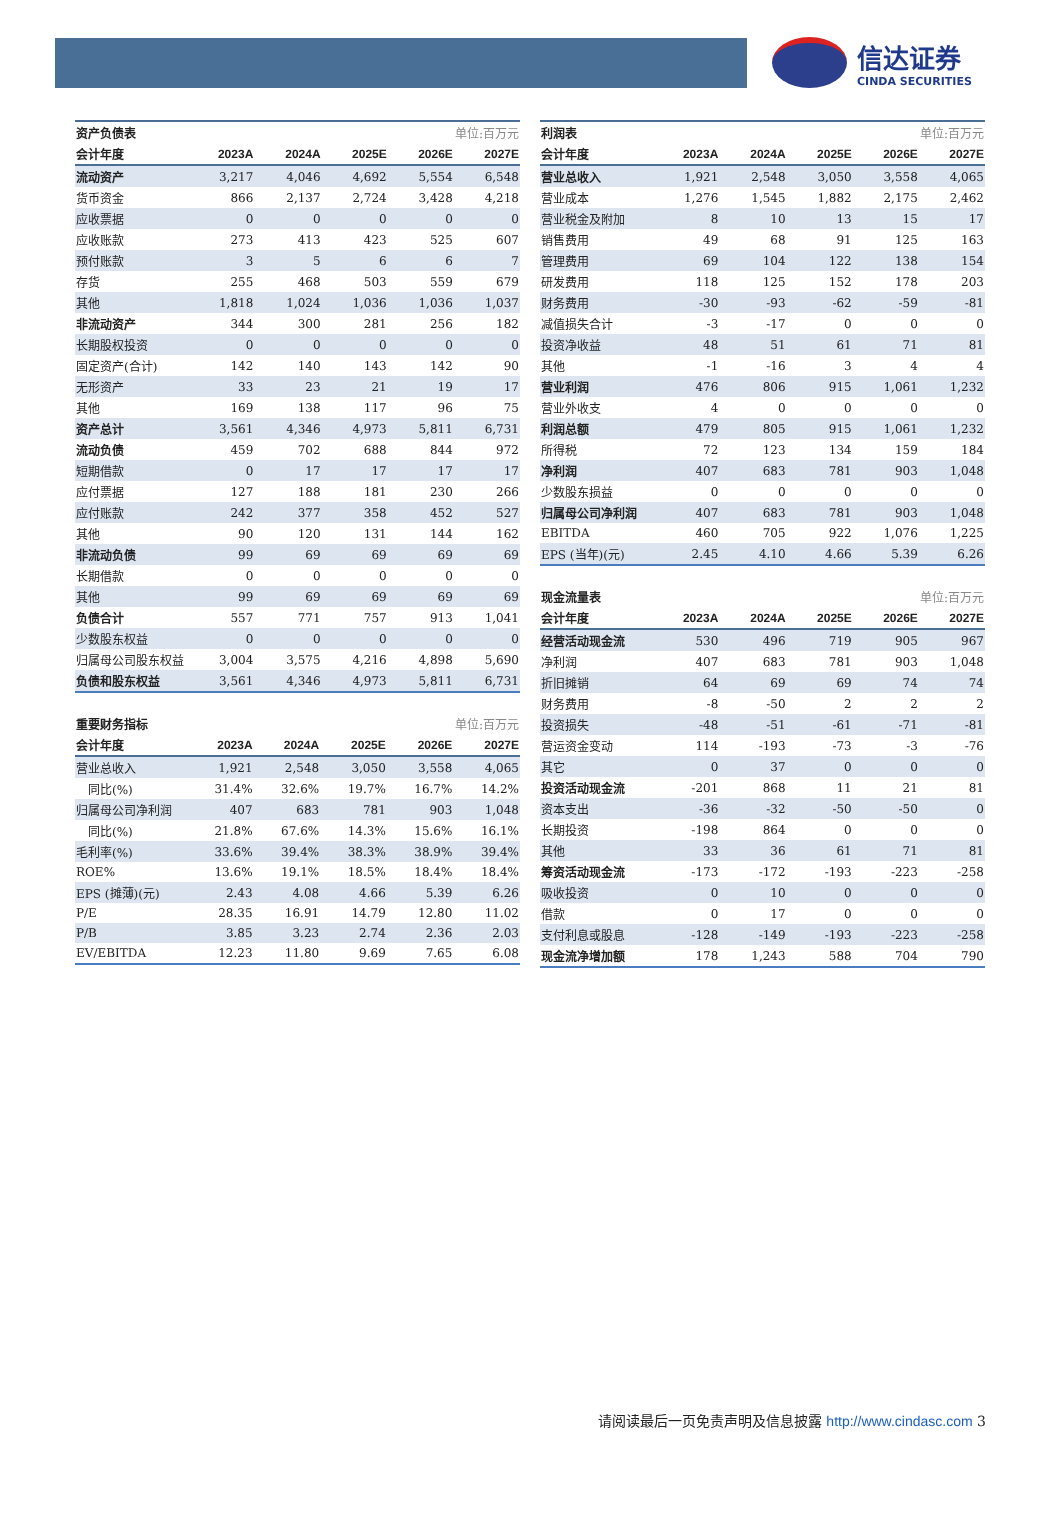信达证券
CINDA SECURITIES
| 资产负债表 | | | | 单位:百万元 | |
| 会计年度 | 2023A | 2024A | 2025E | 2026E | 2027E |
| 流动资产 | 3,217 | 4,046 | 4,692 | 5,554 | 6,548 |
| 货币资金 | 866 | 2,137 | 2,724 | 3,428 | 4,218 |
| 应收票据 | 0 | 0 | 0 | 0 | 0 |
| 应收账款 | 273 | 413 | 423 | 525 | 607 |
| 预付账款 | 3 | 5 | 6 | 6 | 7 |
| 存货 | 255 | 468 | 503 | 559 | 679 |
| 其他 | 1,818 | 1,024 | 1,036 | 1,036 | 1,037 |
| 非流动资产 | 344 | 300 | 281 | 256 | 182 |
| 长期股权投资 | 0 | 0 | 0 | 0 | 0 |
| 固定资产(合计) | 142 | 140 | 143 | 142 | 90 |
| 无形资产 | 33 | 23 | 21 | 19 | 17 |
| 其他 | 169 | 138 | 117 | 96 | 75 |
| 资产总计 | 3,561 | 4,346 | 4,973 | 5,811 | 6,731 |
| 流动负债 | 459 | 702 | 688 | 844 | 972 |
| 短期借款 | 0 | 17 | 17 | 17 | 17 |
| 应付票据 | 127 | 188 | 181 | 230 | 266 |
| 应付账款 | 242 | 377 | 358 | 452 | 527 |
| 其他 | 90 | 120 | 131 | 144 | 162 |
| 非流动负债 | 99 | 69 | 69 | 69 | 69 |
| 长期借款 | 0 | 0 | 0 | 0 | 0 |
| 其他 | 99 | 69 | 69 | 69 | 69 |
| 负债合计 | 557 | 771 | 757 | 913 | 1,041 |
| 少数股东权益 | 0 | 0 | 0 | 0 | 0 |
| 归属母公司股东权益 | 3,004 | 3,575 | 4,216 | 4,898 | 5,690 |
| 负债和股东权益 | 3,561 | 4,346 | 4,973 | 5,811 | 6,731 |
| 重要财务指标 | | | | 单位:百万元 | |
| 会计年度 | 2023A | 2024A | 2025E | 2026E | 2027E |
| 营业总收入 | 1,921 | 2,548 | 3,050 | 3,558 | 4,065 |
| 同比(%) | 31.4% | 32.6% | 19.7% | 16.7% | 14.2% |
| 归属母公司净利润 | 407 | 683 | 781 | 903 | 1,048 |
| 同比(%) | 21.8% | 67.6% | 14.3% | 15.6% | 16.1% |
| 毛利率(%) | 33.6% | 39.4% | 38.3% | 38.9% | 39.4% |
| ROE% | 13.6% | 19.1% | 18.5% | 18.4% | 18.4% |
| EPS (摊薄)(元) | 2.43 | 4.08 | 4.66 | 5.39 | 6.26 |
| P/E | 28.35 | 16.91 | 14.79 | 12.80 | 11.02 |
| P/B | 3.85 | 3.23 | 2.74 | 2.36 | 2.03 |
| EV/EBITDA | 12.23 | 11.80 | 9.69 | 7.65 | 6.08 |
| 利润表 | | | | 单位:百万元 | |
| 会计年度 | 2023A | 2024A | 2025E | 2026E | 2027E |
| 营业总收入 | 1,921 | 2,548 | 3,050 | 3,558 | 4,065 |
| 营业成本 | 1,276 | 1,545 | 1,882 | 2,175 | 2,462 |
| 营业税金及附加 | 8 | 10 | 13 | 15 | 17 |
| 销售费用 | 49 | 68 | 91 | 125 | 163 |
| 管理费用 | 69 | 104 | 122 | 138 | 154 |
| 研发费用 | 118 | 125 | 152 | 178 | 203 |
| 财务费用 | -30 | -93 | -62 | -59 | -81 |
| 减值损失合计 | -3 | -17 | 0 | 0 | 0 |
| 投资净收益 | 48 | 51 | 61 | 71 | 81 |
| 其他 | -1 | -16 | 3 | 4 | 4 |
| 营业利润 | 476 | 806 | 915 | 1,061 | 1,232 |
| 营业外收支 | 4 | 0 | 0 | 0 | 0 |
| 利润总额 | 479 | 805 | 915 | 1,061 | 1,232 |
| 所得税 | 72 | 123 | 134 | 159 | 184 |
| 净利润 | 407 | 683 | 781 | 903 | 1,048 |
| 少数股东损益 | 0 | 0 | 0 | 0 | 0 |
| 归属母公司净利润 | 407 | 683 | 781 | 903 | 1,048 |
| EBITDA | 460 | 705 | 922 | 1,076 | 1,225 |
| EPS (当年)(元) | 2.45 | 4.10 | 4.66 | 5.39 | 6.26 |
| 现金流量表 | | | | 单位:百万元 | |
| 会计年度 | 2023A | 2024A | 2025E | 2026E | 2027E |
| 经营活动现金流 | 530 | 496 | 719 | 905 | 967 |
| 净利润 | 407 | 683 | 781 | 903 | 1,048 |
| 折旧摊销 | 64 | 69 | 69 | 74 | 74 |
| 财务费用 | -8 | -50 | 2 | 2 | 2 |
| 投资损失 | -48 | -51 | -61 | -71 | -81 |
| 营运资金变动 | 114 | -193 | -73 | -3 | -76 |
| 其它 | 0 | 37 | 0 | 0 | 0 |
| 投资活动现金流 | -201 | 868 | 11 | 21 | 81 |
| 资本支出 | -36 | -32 | -50 | -50 | 0 |
| 长期投资 | -198 | 864 | 0 | 0 | 0 |
| 其他 | 33 | 36 | 61 | 71 | 81 |
| 筹资活动现金流 | -173 | -172 | -193 | -223 | -258 |
| 吸收投资 | 0 | 10 | 0 | 0 | 0 |
| 借款 | 0 | 17 | 0 | 0 | 0 |
| 支付利息或股息 | -128 | -149 | -193 | -223 | -258 |
| 现金流净增加额 | 178 | 1,243 | 588 | 704 | 790 |
请阅读最后一页免责声明及信息披露 http://www.cindasc.com 3